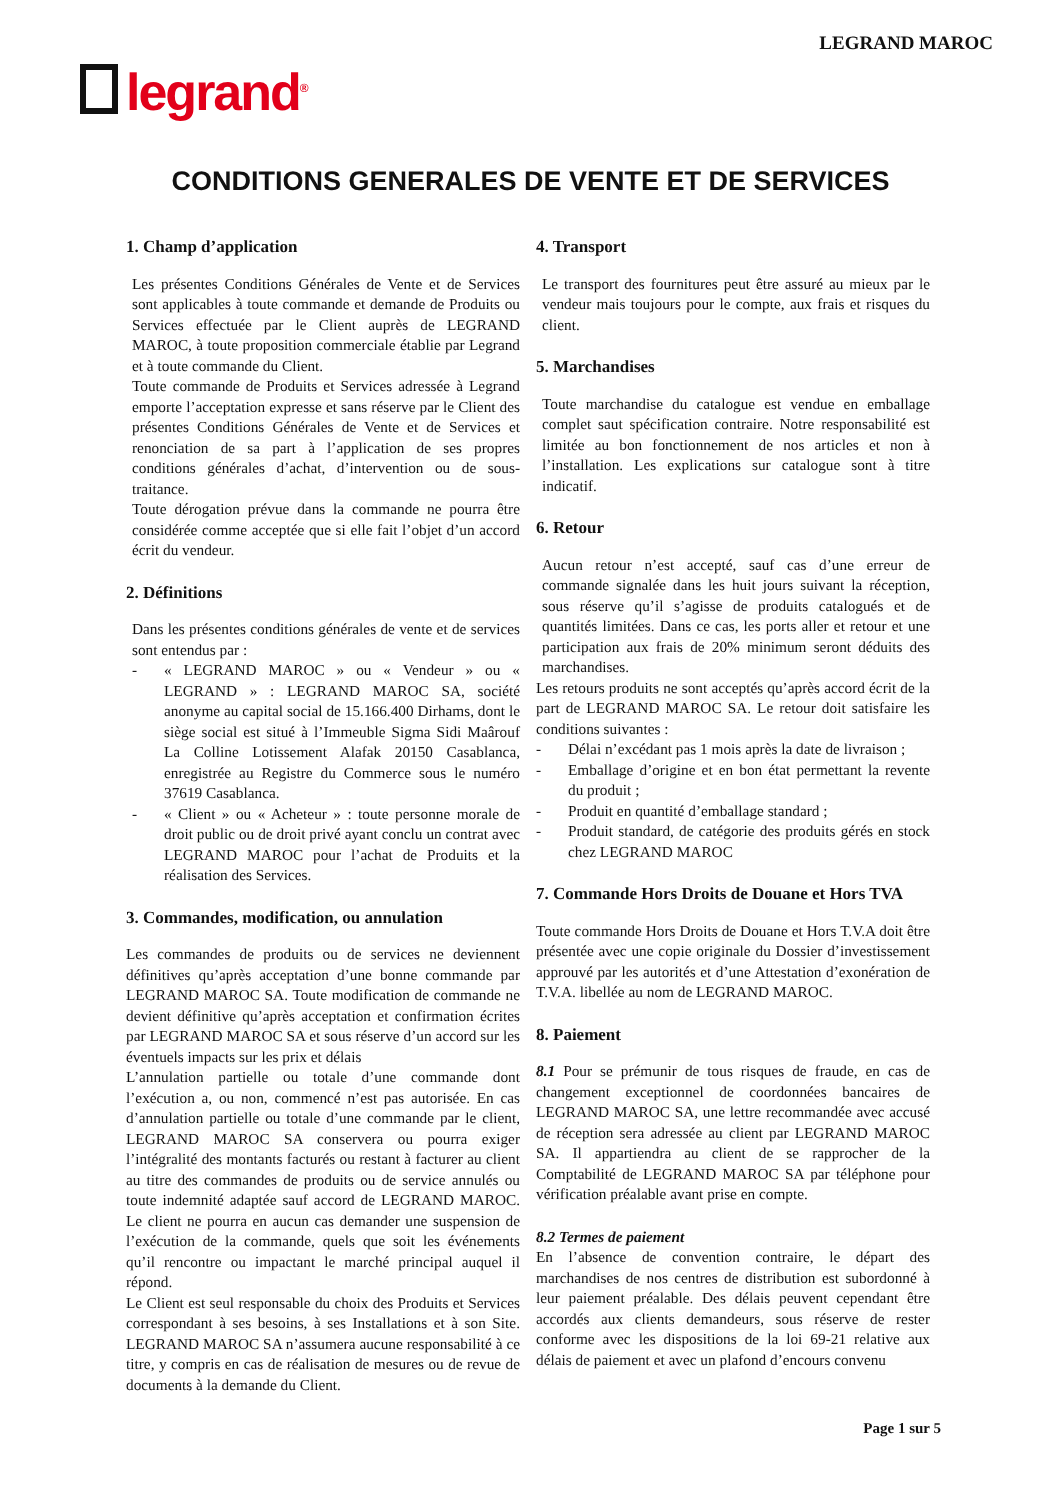LEGRAND MAROC
legrand<sup>®</sup>
CONDITIONS GENERALES DE VENTE ET DE SERVICES
1. Champ d’application
Les présentes Conditions Générales de Vente et de Services sont applicables à toute commande et demande de Produits ou Services effectuée par le Client auprès de LEGRAND MAROC, à toute proposition commerciale établie par Legrand et à toute commande du Client.
Toute commande de Produits et Services adressée à Legrand emporte l’acceptation expresse et sans réserve par le Client des présentes Conditions Générales de Vente et de Services et renonciation de sa part à l’application de ses propres conditions générales d’achat, d’intervention ou de sous-traitance.
Toute dérogation prévue dans la commande ne pourra être considérée comme acceptée que si elle fait l’objet d’un accord écrit du vendeur.
2. Définitions
Dans les présentes conditions générales de vente et de services sont entendus par :
« LEGRAND MAROC » ou « Vendeur » ou « LEGRAND » : LEGRAND MAROC SA, société anonyme au capital social de 15.166.400 Dirhams, dont le siège social est situé à l’Immeuble Sigma Sidi Maârouf La Colline Lotissement Alafak 20150 Casablanca, enregistrée au Registre du Commerce sous le numéro 37619 Casablanca.
« Client » ou « Acheteur » : toute personne morale de droit public ou de droit privé ayant conclu un contrat avec LEGRAND MAROC pour l’achat de Produits et la réalisation des Services.
3. Commandes, modification, ou annulation
Les commandes de produits ou de services ne deviennent définitives qu’après acceptation d’une bonne commande par LEGRAND MAROC SA. Toute modification de commande ne devient définitive qu’après acceptation et confirmation écrites par LEGRAND MAROC SA et sous réserve d’un accord sur les éventuels impacts sur les prix et délais
L’annulation partielle ou totale d’une commande dont l’exécution a, ou non, commencé n’est pas autorisée. En cas d’annulation partielle ou totale d’une commande par le client, LEGRAND MAROC SA conservera ou pourra exiger l’intégralité des montants facturés ou restant à facturer au client au titre des commandes de produits ou de service annulés ou toute indemnité adaptée sauf accord de LEGRAND MAROC. Le client ne pourra en aucun cas demander une suspension de l’exécution de la commande, quels que soit les événements qu’il rencontre ou impactant le marché principal auquel il répond.
Le Client est seul responsable du choix des Produits et Services correspondant à ses besoins, à ses Installations et à son Site. LEGRAND MAROC SA n’assumera aucune responsabilité à ce titre, y compris en cas de réalisation de mesures ou de revue de documents à la demande du Client.
4. Transport
Le transport des fournitures peut être assuré au mieux par le vendeur mais toujours pour le compte, aux frais et risques du client.
5. Marchandises
Toute marchandise du catalogue est vendue en emballage complet saut spécification contraire. Notre responsabilité est limitée au bon fonctionnement de nos articles et non à l’installation. Les explications sur catalogue sont à titre indicatif.
6. Retour
Aucun retour n’est accepté, sauf cas d’une erreur de commande signalée dans les huit jours suivant la réception, sous réserve qu’il s’agisse de produits catalogués et de quantités limitées. Dans ce cas, les ports aller et retour et une participation aux frais de 20% minimum seront déduits des marchandises.
Les retours produits ne sont acceptés qu’après accord écrit de la part de LEGRAND MAROC SA. Le retour doit satisfaire les conditions suivantes :
Délai n’excédant pas 1 mois après la date de livraison ;
Emballage d’origine et en bon état permettant la revente du produit ;
Produit en quantité d’emballage standard ;
Produit standard, de catégorie des produits gérés en stock chez LEGRAND MAROC
7. Commande Hors Droits de Douane et Hors TVA
Toute commande Hors Droits de Douane et Hors T.V.A doit être présentée avec une copie originale du Dossier d’investissement approuvé par les autorités et d’une Attestation d’exonération de T.V.A. libellée au nom de LEGRAND MAROC.
8. Paiement
8.1 Pour se prémunir de tous risques de fraude, en cas de changement exceptionnel de coordonnées bancaires de LEGRAND MAROC SA, une lettre recommandée avec accusé de réception sera adressée au client par LEGRAND MAROC SA. Il appartiendra au client de se rapprocher de la Comptabilité de LEGRAND MAROC SA par téléphone pour vérification préalable avant prise en compte.
8.2 Termes de paiement
En l’absence de convention contraire, le départ des marchandises de nos centres de distribution est subordonné à leur paiement préalable. Des délais peuvent cependant être accordés aux clients demandeurs, sous réserve de rester conforme avec les dispositions de la loi 69-21 relative aux délais de paiement et avec un plafond d’encours convenu
Page 1 sur 5